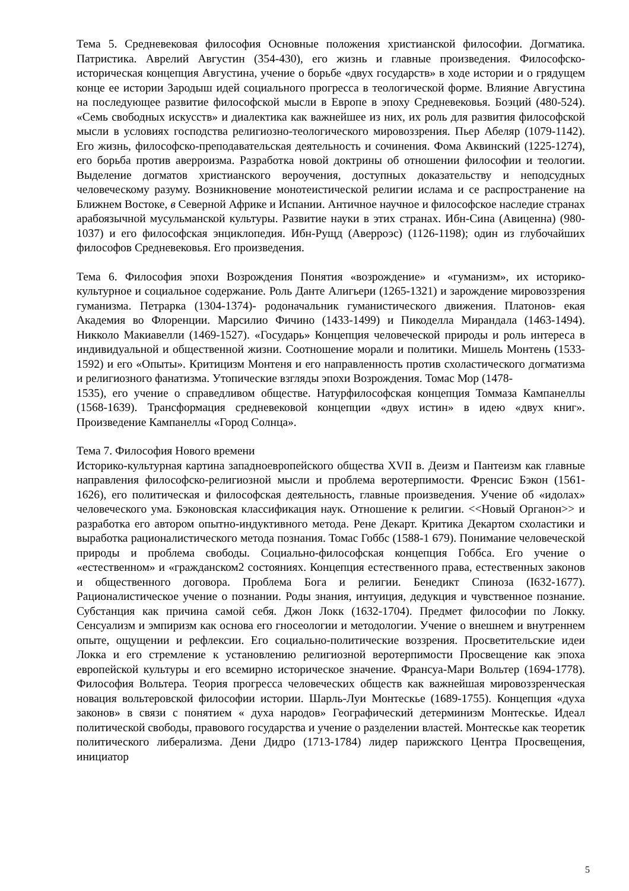Тема 5. Средневековая философия Основные положения христианской философии. Догматика. Патристика. Аврелий Августин (354-430), его жизнь и главные произведения. Философско-историческая концепция Августина, учение о борьбе «двух государств» в ходе истории и о грядущем конце ее истории Зародыш идей социального прогресса в теологической форме. Влияние Августина на последующее развитие философской мысли в Европе в эпоху Средневековья. Боэций (480-524). «Семь свободных искусств» и диалектика как важнейшее из них, их роль для развития философской мысли в условиях господства религиозно-теологического мировоззрения. Пьер Абеляр (1079-1142). Его жизнь, философско-преподавательская деятельность и сочинения. Фома Аквинский (1225-1274), его борьба против аверроизма. Разработка новой доктрины об отношении философии и теологии. Выделение догматов христианского вероучения, доступных доказательству и неподсудных человеческому разуму. Возникновение монотеистической религии ислама и се распространение на Ближнем Востоке, в Северной Африке и Испании. Античное научное и философское наследие странах арабоязычной мусульманской культуры. Развитие науки в этих странах. Ибн-Сина (Авиценна) (980-1037) и его философская энциклопедия. Ибн-Рущд (Аверроэс) (1126-1198); один из глубочайших философов Средневековья. Его произведения.
Тема 6. Философия эпохи Возрождения Понятия «возрождение» и «гуманизм», их историко-культурное и социальное содержание. Роль Данте Алигьери (1265-1321) и зарождение мировоззрения гуманизма. Петрарка (1304-1374)- родоначальник гуманистического движения. Платонов- екая Академия во Флоренции. Марсилио Фичино (1433-1499) и Пикоделла Мирандала (1463-1494). Никколо Макиавелли (1469-1527). «Государь» Концепция человеческой природы и роль интереса в индивидуальной и общественной жизни. Соотношение морали и политики. Мишель Монтень (1533-1592) и его «Опыты». Критицизм Монтеня и его направленность против схоластического догматизма и религиозного фанатизма. Утопические взгляды эпохи Возрождения. Томас Мор (1478-
1535), его учение о справедливом обществе. Натурфилософская концепция Томмаза Кампанеллы (1568-1639). Трансформация средневековой концепции «двух истин» в идею «двух книг». Произведение Кампанеллы «Город Солнца».
Тема 7. Философия Нового времени
Историко-культурная картина западноевропейского общества XVII в. Деизм и Пантеизм как главные направления философско-религиозной мысли и проблема веротерпимости. Френсис Бэкон (1561-1626), его политическая и философская деятельность, главные произведения. Учение об «идолах» человеческого ума. Бэконовская классификация наук. Отношение к религии. <<Новый Органон>> и разработка его автором опытно-индуктивного метода. Рене Декарт. Критика Декартом схоластики и выработка рационалистического метода познания. Томас Гоббс (1588-1 679). Понимание человеческой природы и проблема свободы. Социально-философская концепция Гоббса. Его учение о «естественном» и «гражданском2 состояниях. Концепция естественного права, естественных законов и общественного договора. Проблема Бога и религии. Бенедикт Спиноза (I632-1677). Рационалистическое учение о познании. Роды знания, интуиция, дедукция и чувственное познание. Субстанция как причина самой себя. Джон Локк (1632-1704). Предмет философии по Локку. Сенсуализм и эмпиризм как основа его гносеологии и методологии. Учение о внешнем и внутреннем опыте, ощущении и рефлексии. Его социально-политические воззрения. Просветительские идеи Локка и его стремление к установлению религиозной веротерпимости Просвещение как эпоха европейской культуры и его всемирно историческое значение. Франсуа-Мари Вольтер (1694-1778). Философия Вольтера. Теория прогресса человеческих обществ как важнейшая мировоззренческая новация вольтеровской философии истории. Шарль-Луи Монтескье (1689-1755). Концепция «духа законов» в связи с понятием « духа народов» Географический детерминизм Монтескье. Идеал политической свободы, правового государства и учение о разделении властей. Монтескье как теоретик политического либерализма. Дени Дидро (1713-1784) лидер парижского Центра Просвещения, инициатор
5